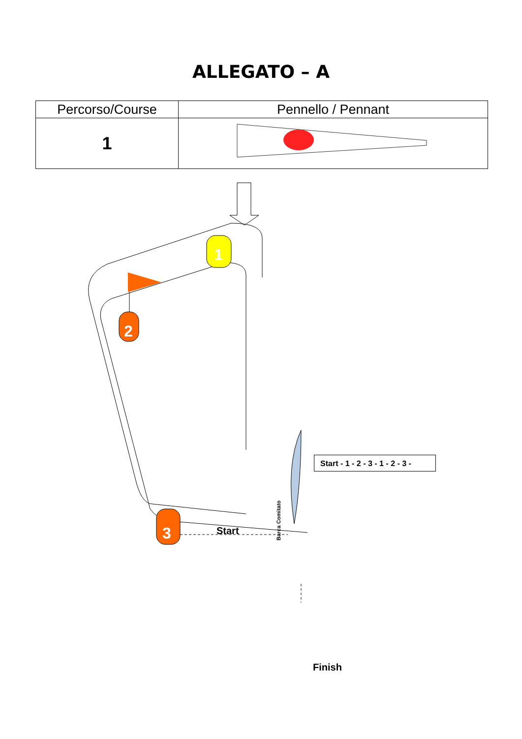ALLEGATO – A
| Percorso/Course | Pennello / Pennant |
| --- | --- |
| 1 | |
2
1
3
Start
Start - 1 - 2 - 3 - 1 - 2 - 3 -
Barca Comitato
Finish